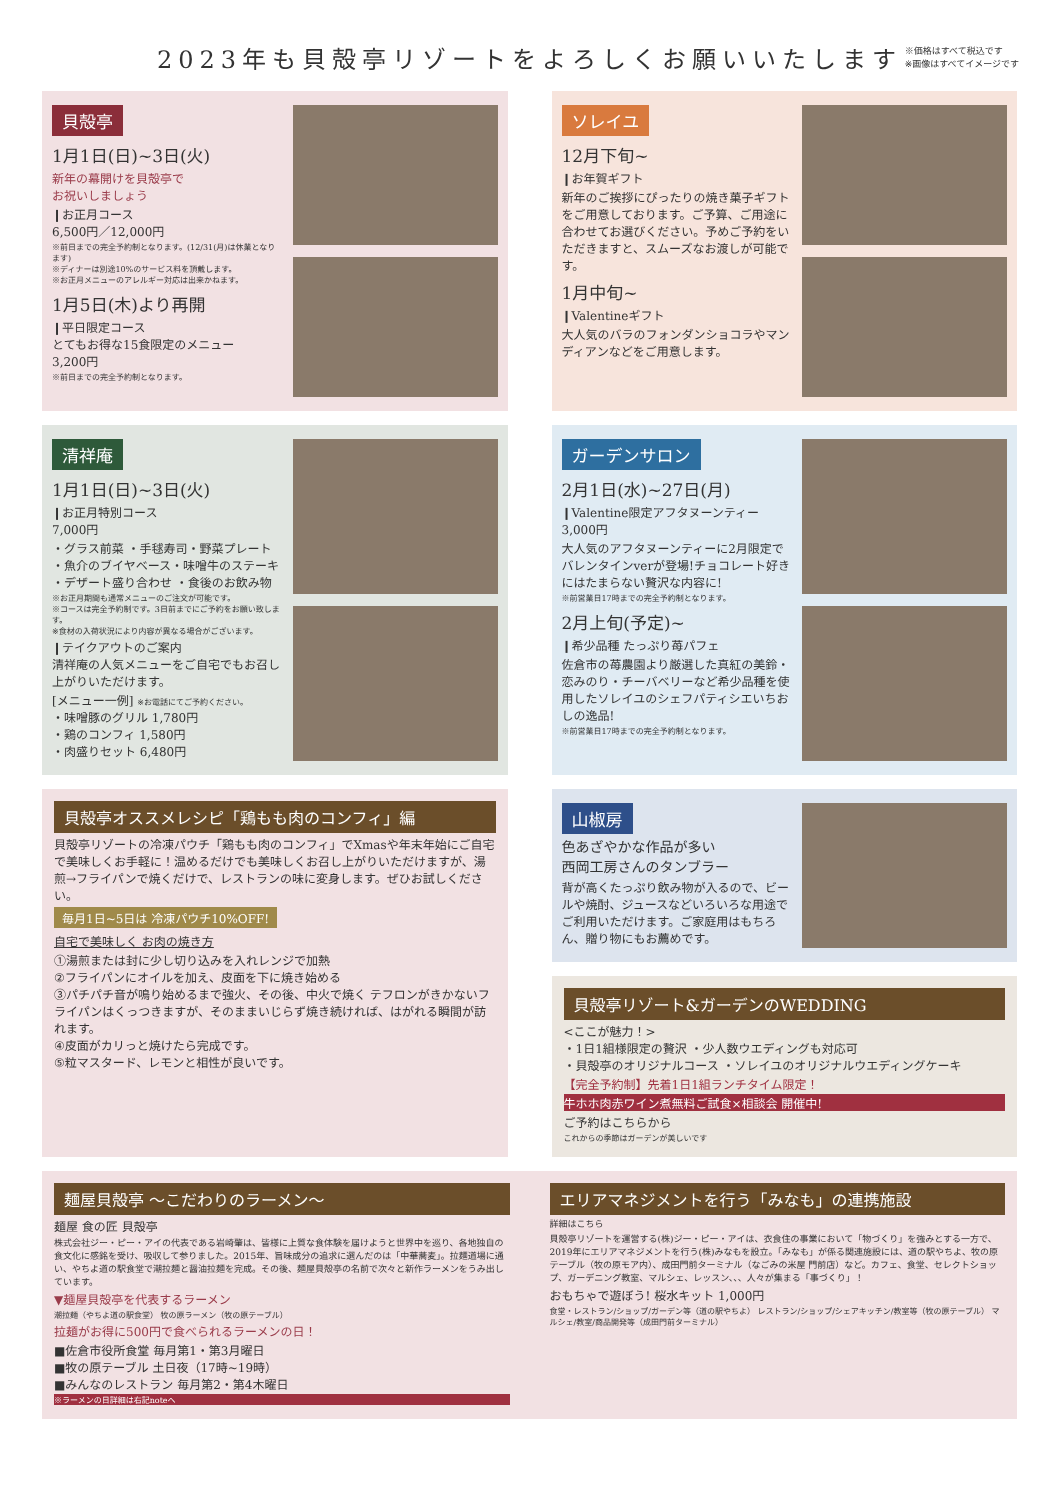2023年も貝殻亭リゾートをよろしくお願いいたします
※価格はすべて税込です
※画像はすべてイメージです
貝殻亭
1月1日(日)~3日(火)
新年の幕開けを貝殻亭で
お祝いしましょう
❙お正月コース
6,500円／12,000円
※前日までの完全予約制となります。(12/31(月)は休業となります)
※ディナーは別途10%のサービス料を頂戴します。
※お正月メニューのアレルギー対応は出来かねます。
1月5日(木)より再開
❙平日限定コース
とてもお得な15食限定のメニュー
3,200円
※前日までの完全予約制となります。
ソレイユ
12月下旬~
❙お年賀ギフト
新年のご挨拶にぴったりの焼き菓子ギフトをご用意しております。ご予算、ご用途に合わせてお選びください。予めご予約をいただきますと、スムーズなお渡しが可能です。
1月中旬~
❙Valentineギフト
大人気のバラのフォンダンショコラやマンディアンなどをご用意します。
清祥庵
1月1日(日)~3日(火)
❙お正月特別コース
7,000円
・グラス前菜 ・手毬寿司・野菜プレート
・魚介のブイヤベース・味噌牛のステーキ
・デザート盛り合わせ ・食後のお飲み物
※お正月期間も通常メニューのご注文が可能です。
※コースは完全予約制です。3日前までにご予約をお願い致します。
※食材の入荷状況により内容が異なる場合がございます。
❙テイクアウトのご案内
清祥庵の人気メニューをご自宅でもお召し上がりいただけます。
[メニュー一例] ※お電話にてご予約ください。
・味噌豚のグリル 1,780円
・鶏のコンフィ 1,580円
・肉盛りセット 6,480円
ガーデンサロン
2月1日(水)~27日(月)
❙Valentine限定アフタヌーンティー
3,000円
大人気のアフタヌーンティーに2月限定でバレンタインverが登場!チョコレート好きにはたまらない贅沢な内容に!
※前営業日17時までの完全予約制となります。
2月上旬(予定)~
❙希少品種 たっぷり苺パフェ
佐倉市の苺農園より厳選した真紅の美鈴・恋みのり・チーバベリーなど希少品種を使用したソレイユのシェフパティシエいちおしの逸品!
※前営業日17時までの完全予約制となります。
貝殻亭オススメレシピ「鶏もも肉のコンフィ」編
貝殻亭リゾートの冷凍パウチ「鶏もも肉のコンフィ」でXmasや年末年始にご自宅で美味しくお手軽に！温めるだけでも美味しくお召し上がりいただけますが、湯煎→フライパンで焼くだけで、レストランの味に変身します。ぜひお試しください。
毎月1日~5日は 冷凍パウチ10%OFF!
自宅で美味しく お肉の焼き方
①湯煎または封に少し切り込みを入れレンジで加熱
②フライパンにオイルを加え、皮面を下に焼き始める
③パチパチ音が鳴り始めるまで強火、その後、中火で焼く テフロンがきかないフライパンはくっつきますが、そのままいじらず焼き続ければ、はがれる瞬間が訪れます。
④皮面がカリっと焼けたら完成です。
⑤粒マスタード、レモンと相性が良いです。
山椒房
色あざやかな作品が多い
西岡工房さんのタンブラー
背が高くたっぷり飲み物が入るので、ビールや焼酎、ジュースなどいろいろな用途でご利用いただけます。ご家庭用はもちろん、贈り物にもお薦めです。
貝殻亭リゾート&ガーデンのWEDDING
<ここが魅力！>
・1日1組様限定の贅沢 ・少人数ウエディングも対応可
・貝殻亭のオリジナルコース ・ソレイユのオリジナルウエディングケーキ
【完全予約制】先着1日1組ランチタイム限定！
牛ホホ肉赤ワイン煮無料ご試食×相談会 開催中!
ご予約はこちらから
これからの季節はガーデンが美しいです
麺屋貝殻亭 ～こだわりのラーメン～
麺屋 食の匠 貝殻亭
株式会社ジー・ピー・アイの代表である岩崎肇は、皆様に上質な食体験を届けようと世界中を巡り、各地独自の食文化に感銘を受け、吸収して参りました。2015年、旨味成分の追求に選んだのは「中華蕎麦」。拉麺道場に通い、やちよ道の駅食堂で潮拉麺と醤油拉麺を完成。その後、麺屋貝殻亭の名前で次々と新作ラーメンをうみ出しています。
▼麺屋貝殻亭を代表するラーメン
潮拉麺（やちよ道の駅食堂） 牧の原ラーメン（牧の原テーブル）
拉麺がお得に500円で食べられるラーメンの日！
■佐倉市役所食堂 毎月第1・第3月曜日
■牧の原テーブル 土日夜（17時~19時）
■みんなのレストラン 毎月第2・第4木曜日
※ラーメンの日詳細は右記noteへ
エリアマネジメントを行う「みなも」の連携施設
詳細はこちら
貝殻亭リゾートを運営する(株)ジー・ピー・アイは、衣食住の事業において「物づくり」を強みとする一方で、2019年にエリアマネジメントを行う(株)みなもを設立。「みなも」が係る関連施設には、道の駅やちよ、牧の原テーブル（牧の原モア内）、成田門前ターミナル（なごみの米屋 門前店）など。カフェ、食堂、セレクトショップ、ガーデニング教室、マルシェ、レッスン、、、人々が集まる「事づくり」！
おもちゃで遊ぼう! 桜水キット 1,000円
食堂・レストラン/ショップ/ガーデン等（道の駅やちよ） レストラン/ショップ/シェアキッチン/教室等（牧の原テーブル） マルシェ/教室/商品開発等（成田門前ターミナル）